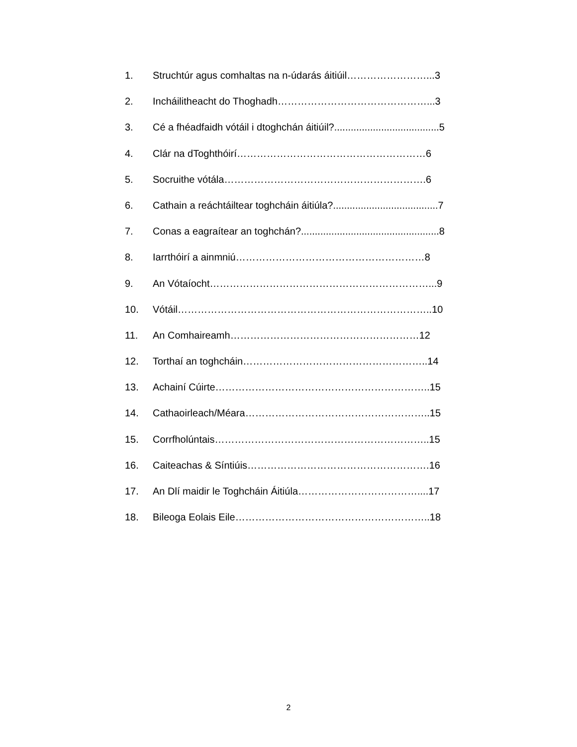1. Struchtúr agus comhaltas na n-údarás áitiúil……………………...3
2. Incháilitheacht do Thoghadh………………………………………...3
3. Cé a fhéadfaidh vótáil i dtoghchán áitiúil?......................................5
4. Clár na dToghthóirí…………………………………………………6
5. Socruithe vótála…………………………………………………….6
6. Cathain a reáchtáiltear toghcháin áitiúla?......................................7
7. Conas a eagraítear an toghchán?..................................................8
8. Iarrthóirí a ainmniú…………………………………………………8
9. An Vótaíocht…………………………………………………………...9
10. Vótáil…………………………………………………………………..10
11. An Comhaireamh…………………………………………………12
12. Torthaí an toghcháin………………………………………………..14
13. Achainí Cúirte………………………………………………………..15
14. Cathaoirleach/Méara………………………………………………..15
15. Corrfholúntais………………………………………………………..15
16. Caiteachas & Síntiúis……………………………………………….16
17. An Dlí maidir le Toghcháin Áitiúla………………………………....17
18. Bileoga Eolais Eile…………………………………………………..18
2